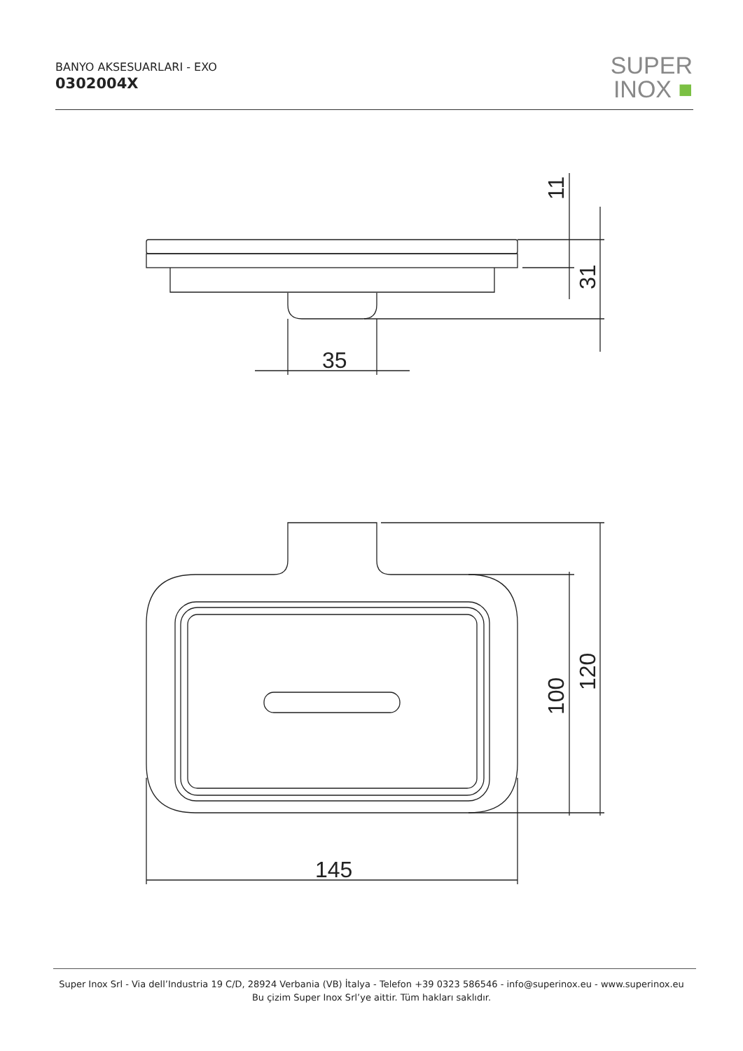BANYO AKSESUARLARI - EXO
0302004X
SUPER
INOX ■
35
145
11
31
100
120
Super Inox Srl - Via dell’Industria 19 C/D, 28924 Verbania (VB) İtalya - Telefon +39 0323 586546 - info@superinox.eu - www.superinox.eu
Bu çizim Super Inox Srl’ye aittir. Tüm hakları saklıdır.